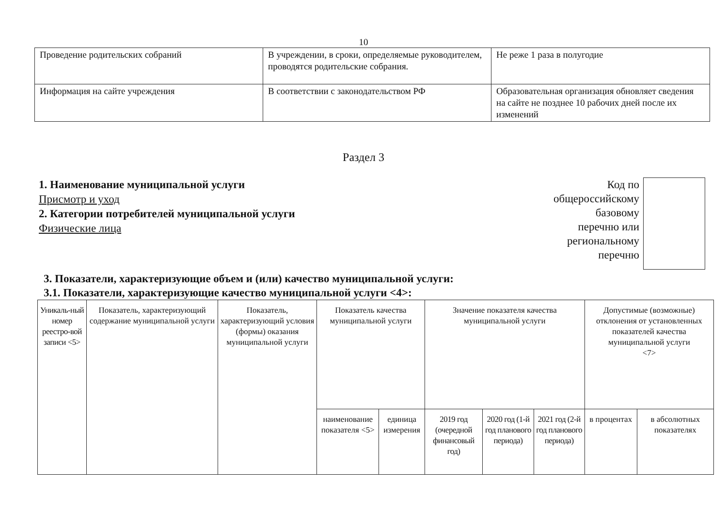10
| Проведение родительских собраний | В учреждении, в сроки, определяемые руководителем, проводятся родительские собрания. | Не реже 1 раза в полугодие |
| Информация на сайте учреждения | В соответствии с законодательством РФ | Образовательная организация обновляет сведения на сайте не позднее 10 рабочих дней после их изменений |
Раздел 3
1. Наименование муниципальной услуги
Присмотр и уход
2. Категории потребителей муниципальной услуги
Физические лица
Код по
общероссийскому
базовому
перечню или
региональному
перечню
3. Показатели, характеризующие объем и (или) качество муниципальной услуги:
3.1. Показатели, характеризующие качество муниципальной услуги <4>:
| Уникаль-ный номер реестро-вой записи <5> | Показатель, характеризующий содержание муниципальной услуги | Показатель, характеризующий условия (формы) оказания муниципальной услуги | Показатель качества муниципальной услуги | | Значение показателя качества муниципальной услуги | | | Допустимые (возможные) отклонения от установленных показателей качества муниципальной услуги <7> | |
| --- | --- | --- | --- | --- | --- | --- | --- | --- | --- |
| | | | наименование показателя <5> | единица измерения | 2019 год (очередной финансовый год) | 2020 год (1-й год планового периода) | 2021 год (2-й год планового периода) | в процентах | в абсолютных показателях |